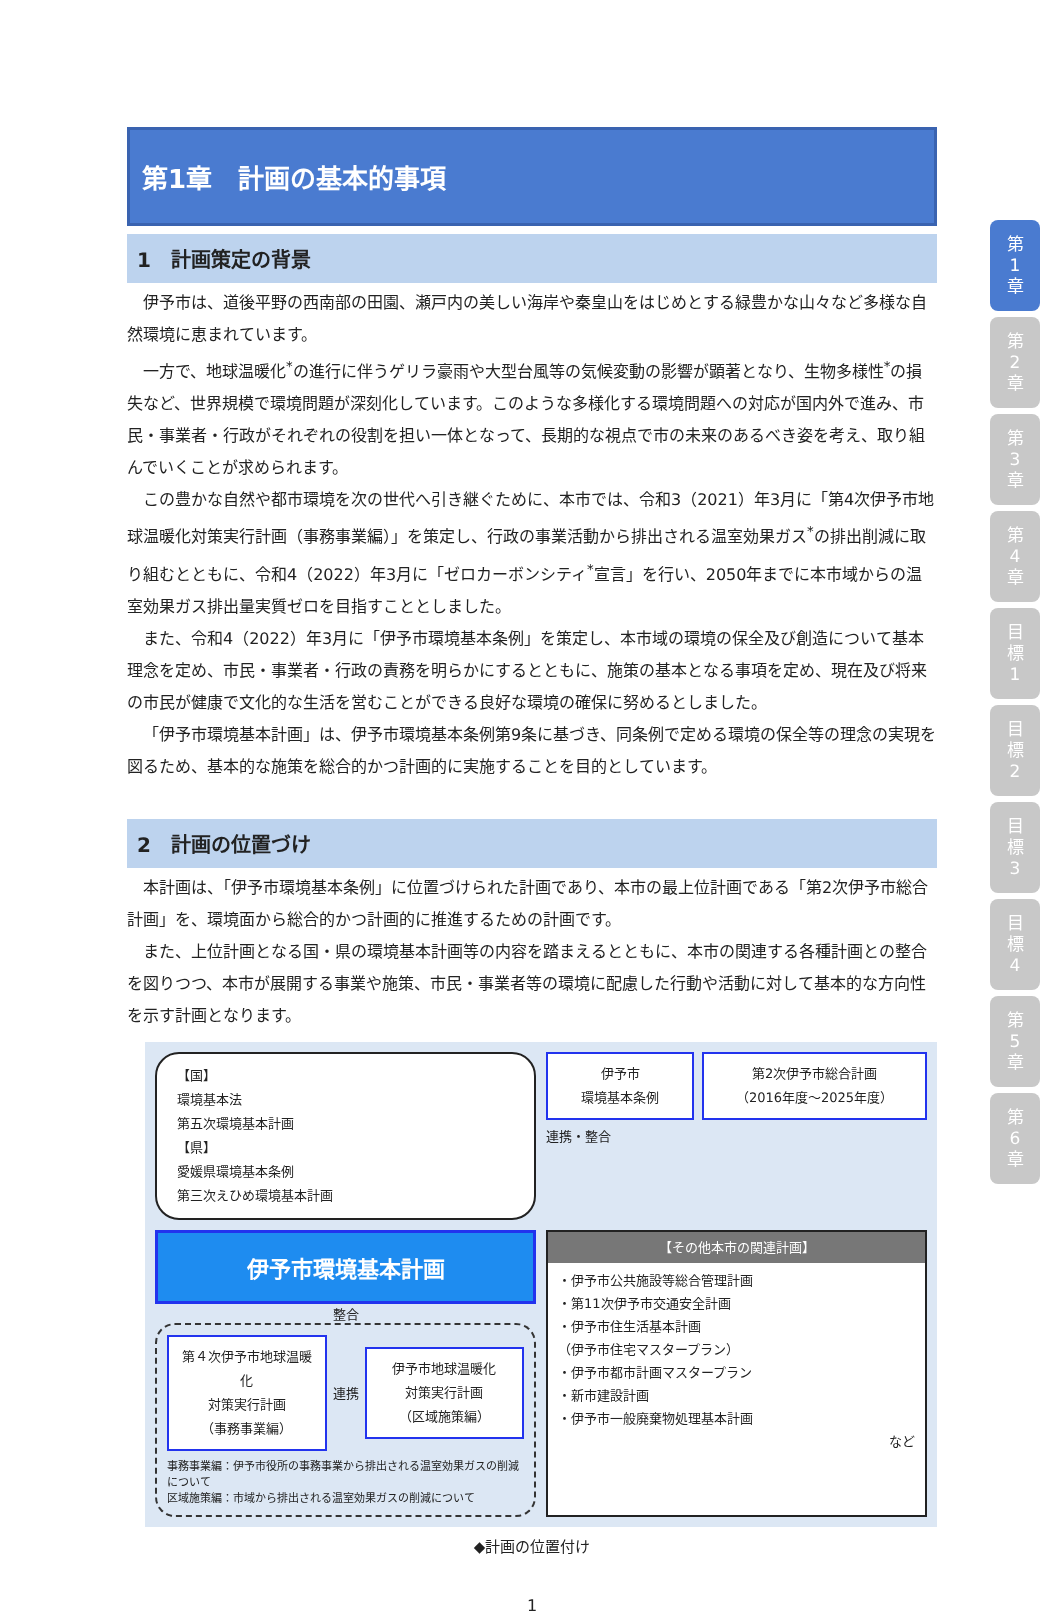第1章　計画の基本的事項
1　計画策定の背景
伊予市は、道後平野の西南部の田園、瀬戸内の美しい海岸や秦皇山をはじめとする緑豊かな山々など多様な自然環境に恵まれています。
一方で、地球温暖化<sup>*</sup>の進行に伴うゲリラ豪雨や大型台風等の気候変動の影響が顕著となり、生物多様性<sup>*</sup>の損失など、世界規模で環境問題が深刻化しています。このような多様化する環境問題への対応が国内外で進み、市民・事業者・行政がそれぞれの役割を担い一体となって、長期的な視点で市の未来のあるべき姿を考え、取り組んでいくことが求められます。
この豊かな自然や都市環境を次の世代へ引き継ぐために、本市では、令和3（2021）年3月に「第4次伊予市地球温暖化対策実行計画（事務事業編）」を策定し、行政の事業活動から排出される温室効果ガス<sup>*</sup>の排出削減に取り組むとともに、令和4（2022）年3月に「ゼロカーボンシティ<sup>*</sup>宣言」を行い、2050年までに本市域からの温室効果ガス排出量実質ゼロを目指すこととしました。
また、令和4（2022）年3月に「伊予市環境基本条例」を策定し、本市域の環境の保全及び創造について基本理念を定め、市民・事業者・行政の責務を明らかにするとともに、施策の基本となる事項を定め、現在及び将来の市民が健康で文化的な生活を営むことができる良好な環境の確保に努めるとしました。
「伊予市環境基本計画」は、伊予市環境基本条例第9条に基づき、同条例で定める環境の保全等の理念の実現を図るため、基本的な施策を総合的かつ計画的に実施することを目的としています。
2　計画の位置づけ
本計画は、「伊予市環境基本条例」に位置づけられた計画であり、本市の最上位計画である「第2次伊予市総合計画」を、環境面から総合的かつ計画的に推進するための計画です。
また、上位計画となる国・県の環境基本計画等の内容を踏まえるとともに、本市の関連する各種計画との整合を図りつつ、本市が展開する事業や施策、市民・事業者等の環境に配慮した行動や活動に対して基本的な方向性を示す計画となります。
【国】
環境基本法
第五次環境基本計画
【県】
愛媛県環境基本条例
第三次えひめ環境基本計画
伊予市
環境基本条例
第2次伊予市総合計画
（2016年度～2025年度）
連携・整合
伊予市環境基本計画
整合
第４次伊予市地球温暖化
対策実行計画
（事務事業編）
連携
伊予市地球温暖化
対策実行計画
（区域施策編）
事務事業編：伊予市役所の事務事業から排出される温室効果ガスの削減について
区域施策編：市域から排出される温室効果ガスの削減について
【その他本市の関連計画】
・伊予市公共施設等総合管理計画
・第11次伊予市交通安全計画
・伊予市住生活基本計画
（伊予市住宅マスタープラン）
・伊予市都市計画マスタープラン
・新市建設計画
・伊予市一般廃棄物処理基本計画
など
◆計画の位置付け
1
第
1
章
第
2
章
第
3
章
第
4
章
目
標
1
目
標
2
目
標
3
目
標
4
第
5
章
第
6
章